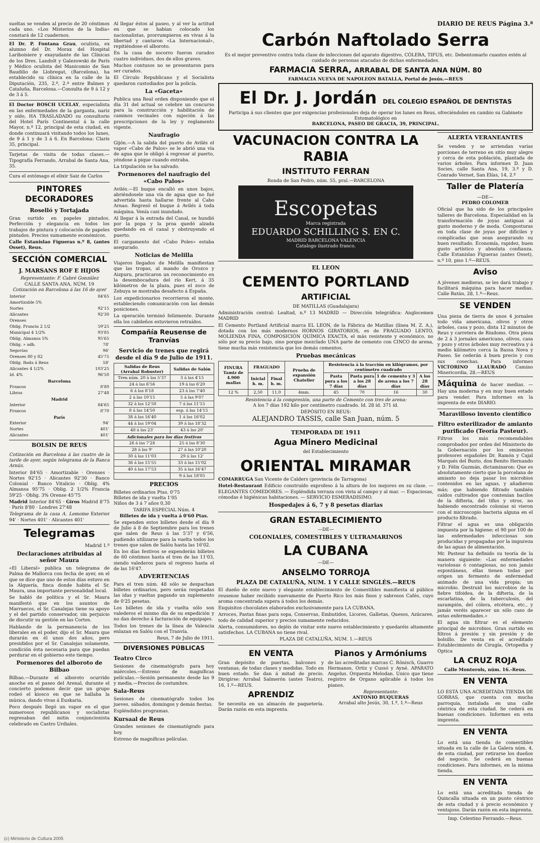sueltas se venden al precio de 20 céntimos cada uno. «Los Misterios de la India» constará de 12 cuadernos.
El Dr. P. Fontana Grau, oculista, ex alumno del Dr. Morax del Hospital Lariboisiere y exayudante de las Clínicas de los Dres. Landolt y Galezowski de París y Médico oculista del Manicomio de San Baudilio de Llobregat, (Barcelona), ha establecido su clínica en la calle de la Diputación, 235, 2.º, 2.ª entre Balmes y Cataluña, Barcelona.—Consulta de 9 á 12 y de 3 á 5.
El Doctor BOSCH UCELAY, especialista en las enfermedades de la garganta, nariz y oído, HA TRASLADADO su consultorio del Hotel París Continental á la calle Mayor, n.º 12, principal de esta ciudad, en donde continuará visitando todos los lunes, de 9 á 1 y de 3 á 6. En Barcelona: Claris 35, principal.
Tarjetas de visita de todas clases.—Tipografía Ferrando, Arrabal de Santa Ana, 35.
Cura el estómago el elixir Saiz de Carlos
PINTORES DECORADORES
Roselló y Tortajada
Gran surtido en papeles pintados. Perfección y elegancia en todos los trabajos de pintura y colocación de papeles pintados. Precios sumamente económicos.
Calle Estanislao Figueras n.º 8, (antes Osset), Reus.
SECCIÓN COMERCIAL
J. MARSANS ROF E HIJOS
Representante: F. Cabré González
CALLE SANTA ANA, NÚM. 19
Cotización en Barcelona á las 16 de ayer
| Interior | 84'65 |
| Amortizable 5% | |
| Nortes | 92'15 |
| Alicantes | 92'30 |
| Orenses | |
| Oblig. Francia 2 1/2 | 59'25 |
| Municipal 4 1/2% | 93'85 |
| Oblig. Almansa 5% | 95'65 |
| Oblig. » adh. | 78' |
| Segovias | 96' |
| Orenses 80 y 82 | 45'75 |
| Oblig. Roda á Reus | 58' |
| Alicantes 4 1/2% | 103'25 |
| Id. 4% | 96'50 |
| Barcelona | |
| Francos | 8'80 |
| Libras | 27'48 |
| Madrid | |
| Interior | 84'65 |
| Francos | 8'70 |
| París | |
| Exterior | 94' |
| Nortes | 401' |
| Alicantes | 401' |
BOLSIN DE REUS
Cotización en Barcelona á las cuatro de la tarde de ayer, según telegrama de la Banca Arnús.
Interior 84'65 · Amortizable · Orenses · Nortes 92'15 · Alicantes 92'30 · Banco Colonial · Banco Vitalicio · Oblig. 4% Almansa 95'75 · Oblig. 2 1/2% Francia 59'25 · Oblig. 3% Orense 45'75
Madrid Interior 84'65 · Giros Madrid 8'75 · París 8'80 · Londres 27'48
Telegrama de la casa A. Lemoine Exterior 94' · Nortes 401' · Alicantes 401'
Telegramas
Madrid 1.º
Declaraciones atribuidas al señor Maura
«El Liberal» publica un telegrama de Palma de Mallorca con fecha de ayer, en el que se dice que uno de estos días estuvo en la Alquería, finca donde habita el Sr. Maura, una importante personalidad local.
Se habló de política y el Sr. Maura manifestó que en los asuntos de Marruecos, el Sr. Canalejas tiene su apoyo y el del partido conservador, sin perjuicio de discutir su gestión en las Cortes.
Hablando de la permanencia de los liberales en el poder, dijo el Sr. Maura que durarán en él unos dos años, pero presididos por el Sr. Canalejas solamente, condición ésta necesaria para que puedan perdurar en el gobierno este tiempo.
Pormenores del alboroto de Bilbao
Bilbao.—Durante el alboroto ocurrido anoche en el paseo del Arenal, durante el concierto podemos decir que un grupo rodeó el kiosco en que se hallaba la música, dando vivas á Euskaria.
Poco después llegó un vapor en el que numerosos republicanos y socialistas regresaban del mitin conjuncionista celebrado en Castro Urdiales.
Al llegar éstos al paseo, y al ver la actitud en que se habían colocado los nacionalistas, prorrumpieron en vivas á la libertad y cantaron «La Internacional», repitiéndose el alboroto.
En la casa de socorro fueron curados cuatro individuos, dos de ellos graves.
Muchos contusos no se presentaron para ser curados.
El Círculo Republicano y el Socialista quedaron custodiados por la policía.
La «Gaceta»
Publica una Real orden disponiendo que el día 31 del actual se celebre un concurso para la construcción y habilitación de caminos vecinales con sujeción á las prescripciones de la ley y reglamento vigente.
Naufragio
Gijón.—A la salida del puerto de Avilés el vapor «Cabo de Palos» se le abrió una vía de agua que le obligó á regresar al puerto, yéndose á pique cuando entraba.
La tripulación se ha salvado.
Pormenores del naufragio del «Cabo Palos»
Avilés.—El buque encalló en unos bajos, abriéndosele una vía de agua que no fué advertida hasta hallarse frente al Cabo Arnao. Regresó el buque á Avilés á toda máquina. Venía casi inundado.
Al llegar á la entrada del Canal, se hundió por la popa y la proa quedó alzada quedando en el canal y obstruyendo el puerto.
El cargamento del «Cabo Poles» estaba asegurado.
Noticias de Melilla
Viajeros llegados de Melilla manifiestan que las tropas, al mando de Orozco y Aizpuru, practicaron un reconocimiento en la desembocadura del río Kert, á 35 kilómetros de la plaza, pues el zoco de Zebuya se mostraba desafecto á España.
Los expedicionarios recorrieron el monte, estableciendo comunicación con las demás posiciones.
La operación terminó felizmente. Durante ella los cabileños estuvieron retraídos.
Compañía Reusense de Tranvías
Servicio de trenes que regirá desde el día 9 de Julio de 1911.
| Salidas de Reus (Arrabal Robuster) | Salidas de Salón |
| --- | --- |
| Tren núm. 20 á las 5'37 | 3 á las 4'15 |
| 24 á las 6'56 | 19 á las 6'20 |
| 6 á las 8'18 | 23 á las 7'40 |
| 2 á las 10'15 | 5 á las 9'07 |
| 32 á las 12'50 | 7 á las 11'15 |
| 8 á las 14'50 | esp. á las 14'15 |
| 38 á las 16'40 | 1 á las 16'02 |
| 44 á las 19'04 | 39 á las 18'32 |
| 48 á las 23' | 43 á las 20' |
| Adicionales para los días festivos | |
| 26 á las 7'28 | 25 á las 8'30 |
| 28 á las 9' | 27 á las 10'20 |
| 30 á las 11'03 | 29 á las 12' |
| 36 á las 15'55 | 33 á las 15'02 |
| 40 á las 17'53 | 35 á las 16'47 |
| | 9 á las 18'05 |
PRECIOS
Billetes ordinarios Ptas. 0'75
Billetes de ida y vuelta 1'05
Niños de 3 á 7 años 0,30
TARIFA ESPECIAL Núm. 4
Billetes de ida y vuelta á 0'60 Ptas.
Se expenden estos billetes desde el día 9 de Julio á 8 de Septiembre para los trenes que salen de Reus á las 5'37 y 6'56, pudiendo utilizarse para la vuelta todos los trenes que salen de Salóu hasta las 16'02.
En los días festivos se expenderán billetes de 60 céntimos hasta el tren de las 11'03, siendo valederos para el regreso hasta el de las 16'47.
ADVERTENCIAS
Para el tren núm. 48 sólo se despachan billetes ordinarios, pero serán respetadas las idas y vueltas pagando un suplemento de 0'25 pesetas.
Los billetes de ida y vuelta sólo son valederos el mismo día de su expedición y no dan derecho á facturación de equipajes.
Todos los trenes de la línea de Valencia enlazan en Salóu con el Tranvía.
Reus, 7 de Julio de 1911.
DIVERSIONES PÚBLICAS
Teatro Circo
Sesiones de cinematógrafo para hoy miércoles.—Estreno de magníficas películas.—Sesión permanente desde las 9 y media.—Precios de costumbre.
Sala-Reus
Sesiones de cinematógrafo todos los jueves, sábados, domingos y demás fiestas.
Espléndidos programas.
Kursaal de Reus
Grandes sesiones de cinematógrafo para hoy.
Estreno de magníficas películas.
DIARIO DE REUS Página 3.ª
Carbón Naftolado Serra
Es el mejor preventivo contra toda clase de infecciones del aparato digestivo, CÓLERA, TIFUS, etc. Debentomarlo cuantos estén al cuidado de personas atacadas de dichas enfermedades.
FARMACIA SERRA, ARRABAL DE SANTA ANA NÚM. 80
FARMACIA NUEVA DE NAPOLEON BATALLA, Portal de Jesús.—REUS
El Dr. J. Jordán DEL COLEGIO ESPAÑOL DE DENTISTAS
Participa á sus clientes que por exigencias profesionales deja de operar los lunes en Reus, ofreciéndoles en cambio su Gabinete Estomatológico en
BARCELONA, PASEO DE GRACIA, 39, PRINCIPAL.
VACUNACION CONTRA LA RABIA
INSTITUTO FERRAN
Ronda de San Pedro, núm. 55, pral.—BARCELONA
Escopetas
Marca registrada
EDUARDO SCHILLING S. EN C.
MADRID BARCELONA VALENCIA
Catalogo ilustrado franco.
EL LEON
CEMENTO PORTLAND
ARTIFICIAL
DE MATILLAS (Guadalajara)
Administración central: Lealtad, n.º 13 MADRID — Dirección telegráfica: Anglocemen MADRID
El Cemento Portland Artificial marca EL LEON, de la Fábrica de Matillas (línea M. Z. A.), dotada con los más modernos HORNOS GIRATORIOS, es de FRAGUADO LENTO, MOLIENDA FINA, COMPOSICIÓN QUÍMICA EXACTA, el más resistente y económico, no sólo por su precio bajo, sino porque mezclado UNA parte de cemento con CINCO de arena, tiene mucha más resistencia que los demás cementos.
Pruebas mecánicas
| FINURA Tamiz de 4.900 mallas | FRAGUADO | | Prueba de expansión Chatelier | Resistencia á la tracción en kilógramos, por centímetro cuadrado | | | |
| --- | --- | --- | --- | --- | --- | --- | --- |
| | Inicial h. m. | Final h. m. | | Pasta pura a los 7 días | Pasta pura a los 28 días | 1 de cemento y 3 de arena a los 7 días | A los 28 días |
| 12 % | 2,50 | 11,0 | 4mm. | 45 | 70 | 16 | 30 |
Resistencia á la compresión, una parte de Cemento con tres de arena:
A los 7 días 192 kilo por centímetro cuadrado. Id. 28 íd. 371 íd.
DEPÓSITO EN REUS:
ALEJANDRO TASSIS, calle San Juan, núm. 5
TEMPORADA DE 1911
Agua Minero Medicinal
del Establecimiento
ORIENTAL MIRAMAR
COMARRUGA San Vicente de Calders (provincia de Tarragona)
Hotel-Restaurant Edificio construído exprofeso á la altura de los mejores en su clase. — ELEGANTES COMEDORES. — Espléndida terraza con vista al campo y al mar. — Espaciosas, cómodas é higiénicas habitaciones. — SERVICIO ESMERADISIMO.
Hospedajes á 6, 7 y 8 pesetas diarias
GRAN ESTABLECIMIENTO
—DE—
COLONIALES, COMESTIBLES Y ULTRAMARINOS
LA CUBANA
—DE—
ANSELMO TORROJA
PLAZA DE CATALUÑA, NUM. 1 Y CALLE SINGLÉS.—REUS
El dueño de este nuevo y elegante establecimiento de Comestibles manifiesta al público reusense haber recibido nuevamente de Puerto Rico los más finos y sabrosos Cafés, cuyo aroma concentrada supera á todos los demás.
Exquisitos chocolates elaborados exclusivamente para LA CUBANA.
Arroces, Pastas finas para sopa, Conservas, Embutidos, Licores, Galletas, Quesos, Azúcares, todo de calidad superior y precios sumamente reducidos.
Alerta, consumidores, no dejéis de visitar este nuevo establecimiento y quedaréis altamente satisfechos. LA CUBANA no tiene rival.
PLAZA DE CATALUÑA, NUM. 1.—REUS
EN VENTA
Gran depósito de puertas, balcones y ventanas, de todas clases y medidas. Todo en buen estado. Se dan á mitad de precio. Dirigirse: Arrabal Salmerón (antes Teatro), 16, 1.º—REUS.
APRENDIZ
Se necesita en un almacén de paquetería. Darán razón en esta imprenta.
Pianos y Armóniums
de las acreditadas marcas C. Rönisch, Guarro Hermanos, Ortiz y Cussó y Ayné. APARATO Angelus. Orquesta Melodan. Unico que tiene registro de Organo aplicable á todos los pianos.
Representante:
ANTONIO BUQUERAS
Arrabal alto Jesús, 30, 1.º, 1.ª—Reus
ALERTA VERANEANTES
Se venden y se arriendan varias porciones de terreno en sitio muy alegre y cerca de esta población, plantada de varios árboles. Para informes D. Juan Socies, calle Santa Ana, 19, 3.º y D. Conrado Vernet, San Elías, 14, 2.º
Taller de Platería
—DE—
PEDRO COLOMER
Oficial que ha sido de los principales talleres de Barcelona. Especialidad en la transformación de joyas antiguas al gusto moderno y de moda. Composturas en toda clase de joyas por difíciles y complicadas que sean asegurando su buen resultado. Economía, rapidez, buen gusto artístico y absoluta confianza. Calle Estanislao Figueras (antes Osset), n.º 10, piso 1.º—REUS.
Aviso
A jóvenes medieras, se les dará trabajo y facilitará máquina para hacer medias. Calle Batán, 28, 1.º—Reus.
SE VENDEN
Una pieza de tierra de unos 4 jornales todo viña americana, olivos y otros árboles, casa y pozo, dista 12 minutos de Reus y carretera de Riudoms. Otra pieza de 2 á 3 jornales americano, olivos, casa y pozo y otros árboles muy recreativa y á medio kilómetro cerca la Bassa Nova y Paseo. Se cederán á buen precio y con sus cosechas. Para informes VICTORINO LLAURADÓ Camino Misericordia, 28.—REUS
Máquina de hacer medias. — Hay una moderna y en muy buen estado para vender. Para informes en la imprenta de este DIARIO.
Maravilloso invento científico
Filtro esterilizador de amianto purificado (Teoría Pasteur).
Filtros los más recomendables comprobados por orden del Ministerio de la Gobernación por los eminentes profesores españoles Dr. Ramón y Cajal Marqués del Busto, don Benito Hernando y D. Félix Guzmán, dictaminaron: Que es absolutamente cierto que la porcelana de amianto no deja pasar los microbios contenidos en las aguas, y añadieron más; que habiendo filtrado también caldos cultivados que contenían bacilos de la difteria, del tifus y otros, no habiendo encontrado colonias ni vieron con el microscopio bacteria alguna en el producto filtrado.
Filtrar el agua es una obligación impuesta por la higiene; el 90 por 100 de las enfermedades infecciosas son producidas y propagadas por la impureza de las aguas de alimentación.
Mr. Pasteur ha definido su teoría de la manera siguiente: «Las enfermedades variolosas ó contagiosas, no son jamás espontáneas, ellas tienen todas por origen un fermento de enfermedad animado de una vida propia; un microbio. Destruid los microbios de la fiebre tifoidea, de la difteria, de la escarlatina, de la tuberculosis, del sarampión, del cólera, etcétera, etc., y jamás veréis aparecer un sólo caso de estas enfermedades.»
El agua sin filtrar es el elemento principal de microbios. Gran surtido en filtros á presión y sin presión y de bolsillo. De venta en el acreditado Establecimiento de Cirugía, Ortopedia y Optica
LA CRUZ ROJA
Calle Monterols, núm. 16.-Reus.
EN VENTA
LO ESTÁ UNA ACREDITADA TIENDA DE GORRAS, que cuenta con mucha parroquia, instalada en una calle céntrica de esta ciudad. Se cederá en buenas condiciones. Informes en esta imprenta.
EN VENTA
Lo está una tienda de comestibles situada en la calle de La Galera núm. 4, de esta ciudad, por retirarse los dueños del negocio. Se cederá en buenas condiciones. Para informes, en la misma tienda.
EN VENTA
Lo está una acreditada tienda de Quincalla situada en un punto céntrico de esta ciudad y á precio económico y ventajoso. Darán razón en esta imprenta.
Imp. Celestino Ferrando.—Reus.
(c) Ministerio de Cultura 2005